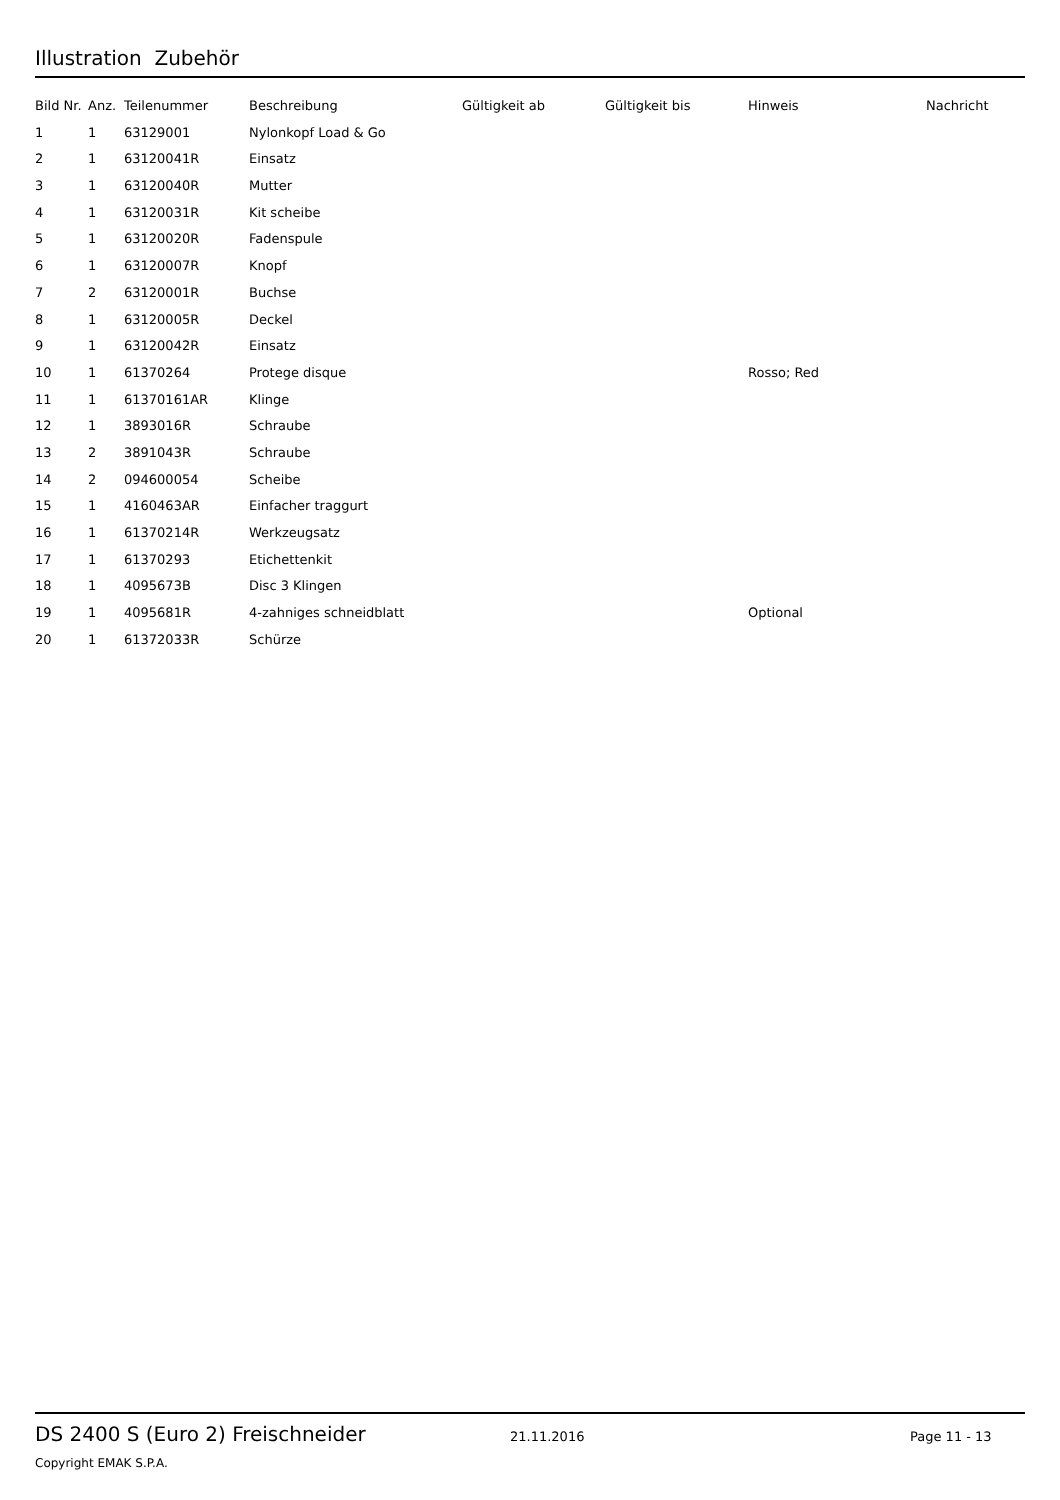Illustration Zubehör
| Bild Nr. | Anz. | Teilenummer | Beschreibung | Gültigkeit ab | Gültigkeit bis | Hinweis | Nachricht |
| --- | --- | --- | --- | --- | --- | --- | --- |
| 1 | 1 | 63129001 | Nylonkopf Load & Go | | | | |
| 2 | 1 | 63120041R | Einsatz | | | | |
| 3 | 1 | 63120040R | Mutter | | | | |
| 4 | 1 | 63120031R | Kit scheibe | | | | |
| 5 | 1 | 63120020R | Fadenspule | | | | |
| 6 | 1 | 63120007R | Knopf | | | | |
| 7 | 2 | 63120001R | Buchse | | | | |
| 8 | 1 | 63120005R | Deckel | | | | |
| 9 | 1 | 63120042R | Einsatz | | | | |
| 10 | 1 | 61370264 | Protege disque | | | Rosso; Red | |
| 11 | 1 | 61370161AR | Klinge | | | | |
| 12 | 1 | 3893016R | Schraube | | | | |
| 13 | 2 | 3891043R | Schraube | | | | |
| 14 | 2 | 094600054 | Scheibe | | | | |
| 15 | 1 | 4160463AR | Einfacher traggurt | | | | |
| 16 | 1 | 61370214R | Werkzeugsatz | | | | |
| 17 | 1 | 61370293 | Etichettenkit | | | | |
| 18 | 1 | 4095673B | Disc 3 Klingen | | | | |
| 19 | 1 | 4095681R | 4-zahniges schneidblatt | | | Optional | |
| 20 | 1 | 61372033R | Schürze | | | | |
DS 2400 S (Euro 2) Freischneider
21.11.2016 Page 11 - 13
Copyright EMAK S.P.A.